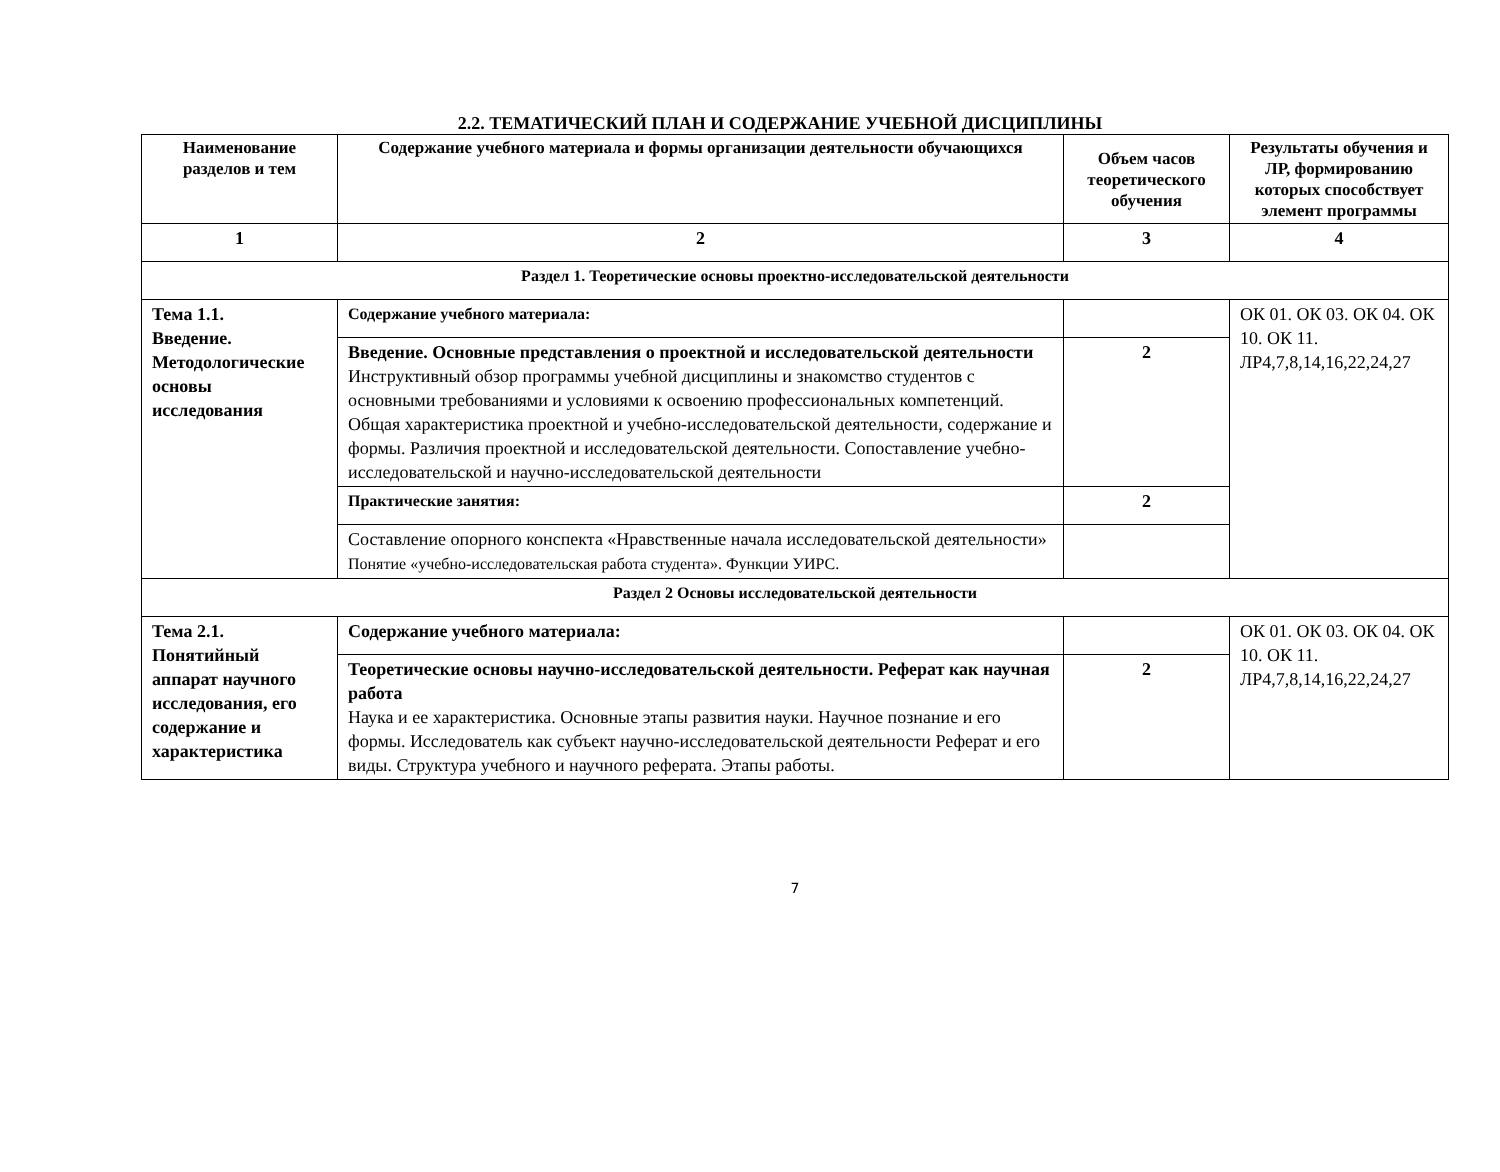2.2. ТЕМАТИЧЕСКИЙ ПЛАН И СОДЕРЖАНИЕ УЧЕБНОЙ ДИСЦИПЛИНЫ
| Наименование разделов и тем | Содержание учебного материала и формы организации деятельности обучающихся | Объем часов теоретического обучения | Результаты обучения и ЛР, формированию которых способствует элемент программы |
| --- | --- | --- | --- |
| 1 | 2 | 3 | 4 |
| Раздел 1. Теоретические основы проектно-исследовательской деятельности | | | |
| Тема 1.1. Введение. Методологические основы исследования | Содержание учебного материала: | | ОК 01. ОК 03. ОК 04. ОК 10. ОК 11. ЛР4,7,8,14,16,22,24,27 |
| | Введение. Основные представления о проектной и исследовательской деятельности Инструктивный обзор программы учебной дисциплины и знакомство студентов с основными требованиями и условиями к освоению профессиональных компетенций. Общая характеристика проектной и учебно-исследовательской деятельности, содержание и формы. Различия проектной и исследовательской деятельности. Сопоставление учебно-исследовательской и научно-исследовательской деятельности | 2 | |
| | Практические занятия: | 2 | |
| | Составление опорного конспекта «Нравственные начала исследовательской деятельности» Понятие «учебно-исследовательская работа студента». Функции УИРС. | | |
| Раздел 2 Основы исследовательской деятельности | | | |
| Тема 2.1. Понятийный аппарат научного исследования, его содержание и характеристика | Содержание учебного материала: | | ОК 01. ОК 03. ОК 04. ОК 10. ОК 11. ЛР4,7,8,14,16,22,24,27 |
| | Теоретические основы научно-исследовательской деятельности. Реферат как научная работа Наука и ее характеристика. Основные этапы развития науки. Научное познание и его формы. Исследователь как субъект научно-исследовательской деятельности Реферат и его виды. Структура учебного и научного реферата. Этапы работы. | 2 | |
7